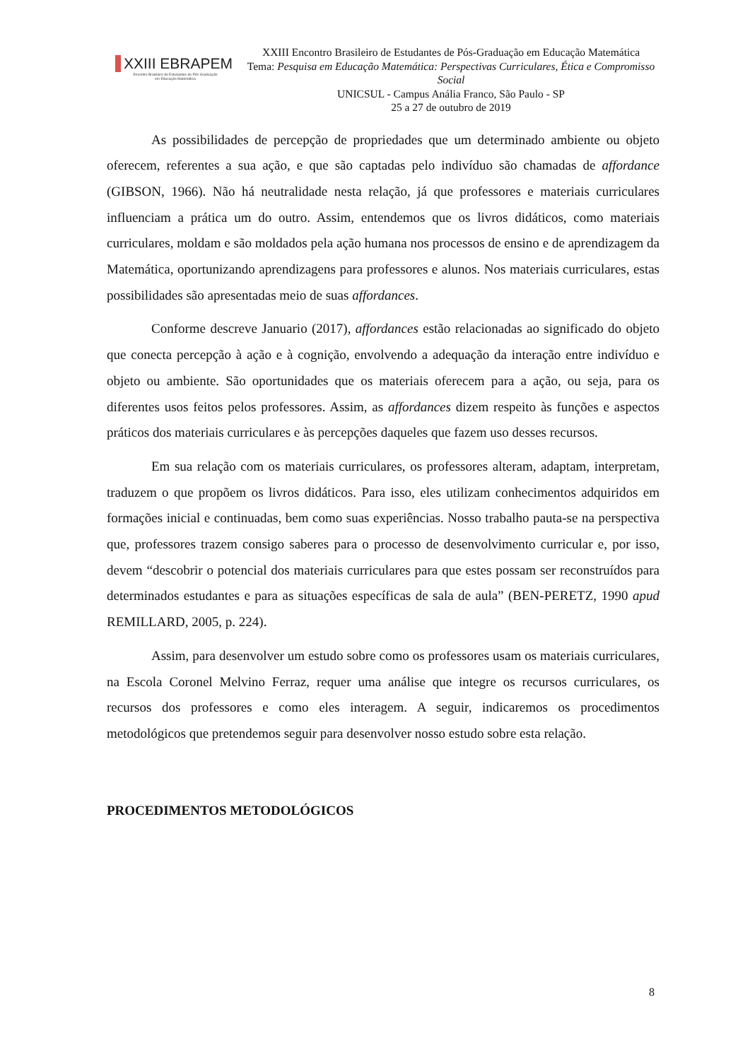XXIII EBRAPEM
Encontro Brasileiro de Estudantes de Pós-Graduação
em Educação Matemática
XXIII Encontro Brasileiro de Estudantes de Pós-Graduação em Educação Matemática
Tema: Pesquisa em Educação Matemática: Perspectivas Curriculares, Ética e Compromisso Social
UNICSUL - Campus Anália Franco, São Paulo - SP
25 a 27 de outubro de 2019
As possibilidades de percepção de propriedades que um determinado ambiente ou objeto oferecem, referentes a sua ação, e que são captadas pelo indivíduo são chamadas de affordance (GIBSON, 1966). Não há neutralidade nesta relação, já que professores e materiais curriculares influenciam a prática um do outro. Assim, entendemos que os livros didáticos, como materiais curriculares, moldam e são moldados pela ação humana nos processos de ensino e de aprendizagem da Matemática, oportunizando aprendizagens para professores e alunos. Nos materiais curriculares, estas possibilidades são apresentadas meio de suas affordances.
Conforme descreve Januario (2017), affordances estão relacionadas ao significado do objeto que conecta percepção à ação e à cognição, envolvendo a adequação da interação entre indivíduo e objeto ou ambiente. São oportunidades que os materiais oferecem para a ação, ou seja, para os diferentes usos feitos pelos professores. Assim, as affordances dizem respeito às funções e aspectos práticos dos materiais curriculares e às percepções daqueles que fazem uso desses recursos.
Em sua relação com os materiais curriculares, os professores alteram, adaptam, interpretam, traduzem o que propõem os livros didáticos. Para isso, eles utilizam conhecimentos adquiridos em formações inicial e continuadas, bem como suas experiências. Nosso trabalho pauta-se na perspectiva que, professores trazem consigo saberes para o processo de desenvolvimento curricular e, por isso, devem “descobrir o potencial dos materiais curriculares para que estes possam ser reconstruídos para determinados estudantes e para as situações específicas de sala de aula” (BEN-PERETZ, 1990 apud REMILLARD, 2005, p. 224).
Assim, para desenvolver um estudo sobre como os professores usam os materiais curriculares, na Escola Coronel Melvino Ferraz, requer uma análise que integre os recursos curriculares, os recursos dos professores e como eles interagem. A seguir, indicaremos os procedimentos metodológicos que pretendemos seguir para desenvolver nosso estudo sobre esta relação.
PROCEDIMENTOS METODOLÓGICOS
8